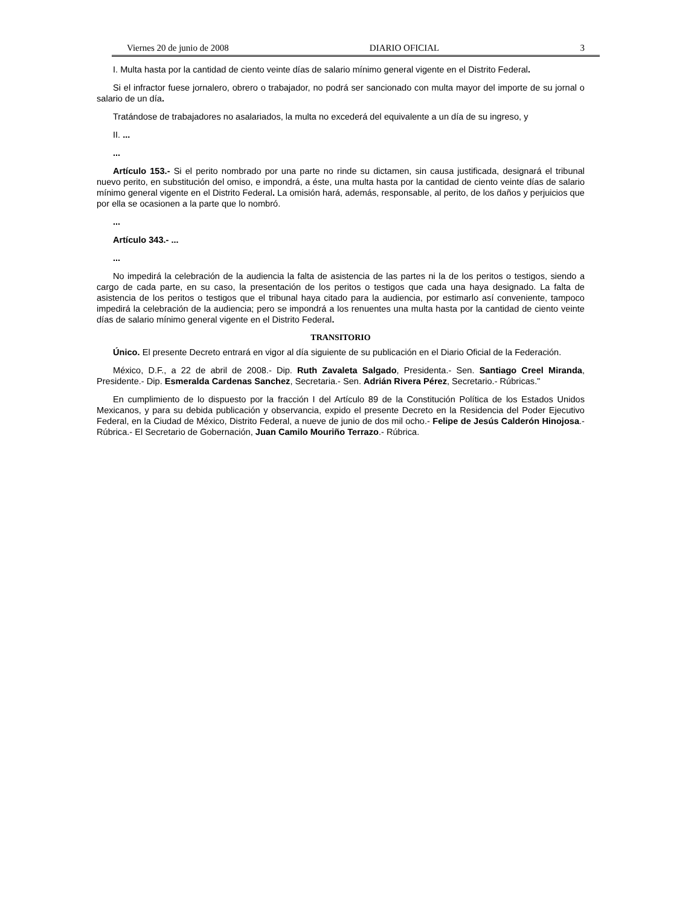Viernes 20 de junio de 2008 DIARIO OFICIAL 3
I. Multa hasta por la cantidad de ciento veinte días de salario mínimo general vigente en el Distrito Federal.
Si el infractor fuese jornalero, obrero o trabajador, no podrá ser sancionado con multa mayor del importe de su jornal o salario de un día.
Tratándose de trabajadores no asalariados, la multa no excederá del equivalente a un día de su ingreso, y
II. ...
...
Artículo 153.- Si el perito nombrado por una parte no rinde su dictamen, sin causa justificada, designará el tribunal nuevo perito, en substitución del omiso, e impondrá, a éste, una multa hasta por la cantidad de ciento veinte días de salario mínimo general vigente en el Distrito Federal. La omisión hará, además, responsable, al perito, de los daños y perjuicios que por ella se ocasionen a la parte que lo nombró.
...
Artículo 343.- ...
...
No impedirá la celebración de la audiencia la falta de asistencia de las partes ni la de los peritos o testigos, siendo a cargo de cada parte, en su caso, la presentación de los peritos o testigos que cada una haya designado. La falta de asistencia de los peritos o testigos que el tribunal haya citado para la audiencia, por estimarlo así conveniente, tampoco impedirá la celebración de la audiencia; pero se impondrá a los renuentes una multa hasta por la cantidad de ciento veinte días de salario mínimo general vigente en el Distrito Federal.
TRANSITORIO
Único. El presente Decreto entrará en vigor al día siguiente de su publicación en el Diario Oficial de la Federación.
México, D.F., a 22 de abril de 2008.- Dip. Ruth Zavaleta Salgado, Presidenta.- Sen. Santiago Creel Miranda, Presidente.- Dip. Esmeralda Cardenas Sanchez, Secretaria.- Sen. Adrián Rivera Pérez, Secretario.- Rúbricas."
En cumplimiento de lo dispuesto por la fracción I del Artículo 89 de la Constitución Política de los Estados Unidos Mexicanos, y para su debida publicación y observancia, expido el presente Decreto en la Residencia del Poder Ejecutivo Federal, en la Ciudad de México, Distrito Federal, a nueve de junio de dos mil ocho.- Felipe de Jesús Calderón Hinojosa.- Rúbrica.- El Secretario de Gobernación, Juan Camilo Mouriño Terrazo.- Rúbrica.